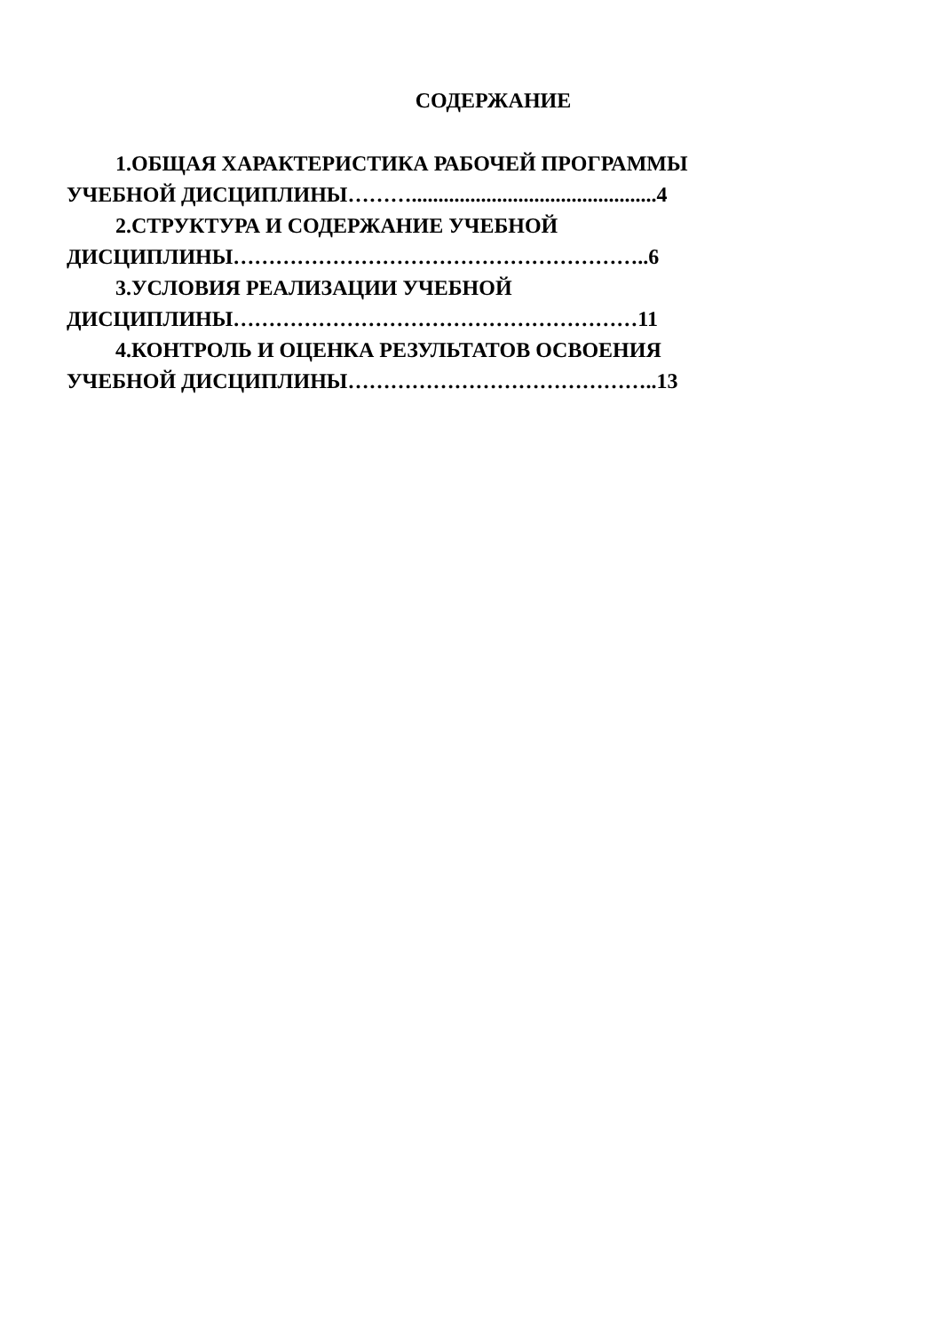СОДЕРЖАНИЕ
1.ОБЩАЯ ХАРАКТЕРИСТИКА РАБОЧЕЙ ПРОГРАММЫ УЧЕБНОЙ ДИСЦИПЛИНЫ………..............................................4
2.СТРУКТУРА И СОДЕРЖАНИЕ УЧЕБНОЙ ДИСЦИПЛИНЫ…………………………………………………..6
3.УСЛОВИЯ РЕАЛИЗАЦИИ УЧЕБНОЙ ДИСЦИПЛИНЫ…………………………………………………11
4.КОНТРОЛЬ И ОЦЕНКА РЕЗУЛЬТАТОВ ОСВОЕНИЯ УЧЕБНОЙ ДИСЦИПЛИНЫ……………………………………..13